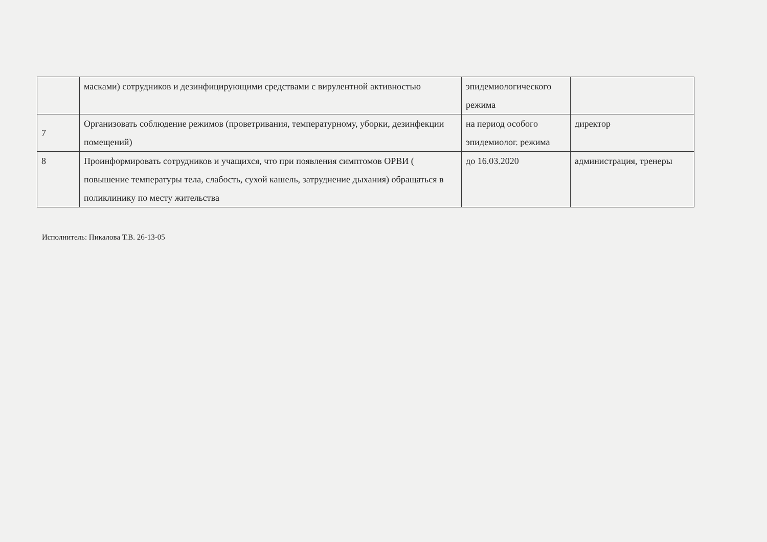| | масками) сотрудников и дезинфицирующими средствами с вирулентной активностью | эпидемиологического режима | |
| 7 | Организовать соблюдение режимов (проветривания, температурному, уборки, дезинфекции помещений) | на период особого эпидемиолог. режима | директор |
| 8 | Проинформировать сотрудников и учащихся, что при появления симптомов ОРВИ ( повышение температуры тела, слабость, сухой кашель, затруднение дыхания) обращаться в поликлинику по месту жительства | до 16.03.2020 | администрация, тренеры |
Исполнитель: Пикалова Т.В. 26-13-05